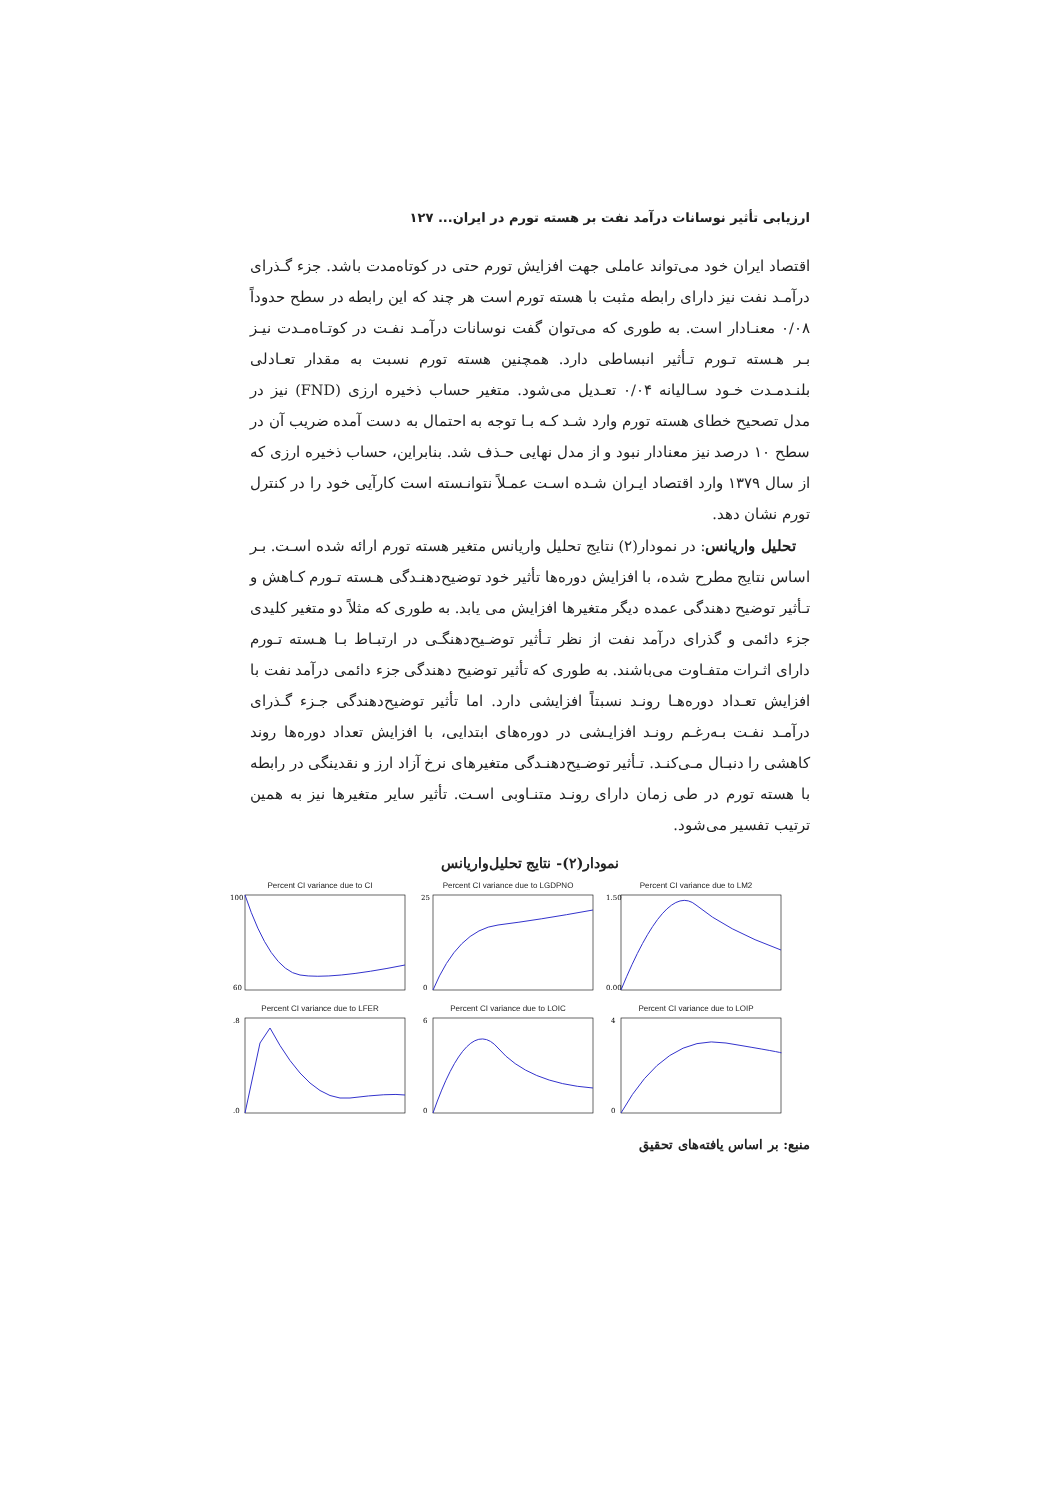ارزیابی تأثیر نوسانات درآمد نفت بر هسته تورم در ایران... ۱۲۷
اقتصاد ایران خود می‌تواند عاملی جهت افزایش تورم حتی در کوتاه‌مدت باشد. جزء گـذرای درآمـد نفت نیز دارای رابطه مثبت با هسته تورم است هر چند که این رابطه در سطح حدوداً ۰/۰۸ معنـادار است. به طوری که می‌توان گفت نوسانات درآمـد نفـت در کوتـاه‌مـدت نیـز بـر هـسته تـورم تـأثیر انبساطی دارد. همچنین هسته تورم نسبت به مقدار تعـادلی بلنـدمـدت خـود سـالیانه ۰/۰۴ تعـدیل می‌شود. متغیر حساب ذخیره ارزی (FND) نیز در مدل تصحیح خطای هسته تورم وارد شـد کـه بـا توجه به احتمال به دست آمده ضریب آن در سطح ۱۰ درصد نیز معنادار نبود و از مدل نهایی حـذف شد. بنابراین، حساب ذخیره ارزی که از سال ۱۳۷۹ وارد اقتصاد ایـران شـده اسـت عمـلاً نتوانـسته است کارآیی خود را در کنترل تورم نشان دهد.
تحلیل واریانس: در نمودار(۲) نتایج تحلیل واریانس متغیر هسته تورم ارائه شده اسـت. بـر اساس نتایج مطرح شده، با افزایش دوره‌ها تأثیر خود توضیح‌دهنـدگی هـسته تـورم کـاهش و تـأثیر توضیح دهندگی عمده دیگر متغیرها افزایش می یابد. به طوری که مثلاً دو متغیر کلیدی جزء دائمی و گذرای درآمد نفت از نظر تـأثیر توضـیح‌دهنگـی در ارتبـاط بـا هـسته تـورم دارای اثـرات متفـاوت می‌باشند. به طوری که تأثیر توضیح دهندگی جزء دائمی درآمد نفت با افزایش تعـداد دوره‌هـا رونـد نسبتاً افزایشی دارد. اما تأثیر توضیح‌دهندگی جـزء گـذرای درآمـد نفـت بـه‌رغـم رونـد افزایـشی در دوره‌های ابتدایی، با افزایش تعداد دوره‌ها روند کاهشی را دنبـال مـی‌کنـد. تـأثیر توضـیح‌دهنـدگی متغیرهای نرخ آزاد ارز و نقدینگی در رابطه با هسته تورم در طی زمان دارای رونـد متنـاوبی اسـت. تأثیر سایر متغیرها نیز به همین ترتیب تفسیر می‌شود.
نمودار(۲)- نتایج تحلیل‌واریانس
Percent CI variance due to CI
100
60
Percent CI variance due to LGDPNO
25
0
Percent CI variance due to LM2
1.50
0.00
Percent CI variance due to LFER
.8
.0
Percent CI variance due to LOIC
6
0
Percent CI variance due to LOIP
4
0
منبع: بر اساس یافته‌های تحقیق